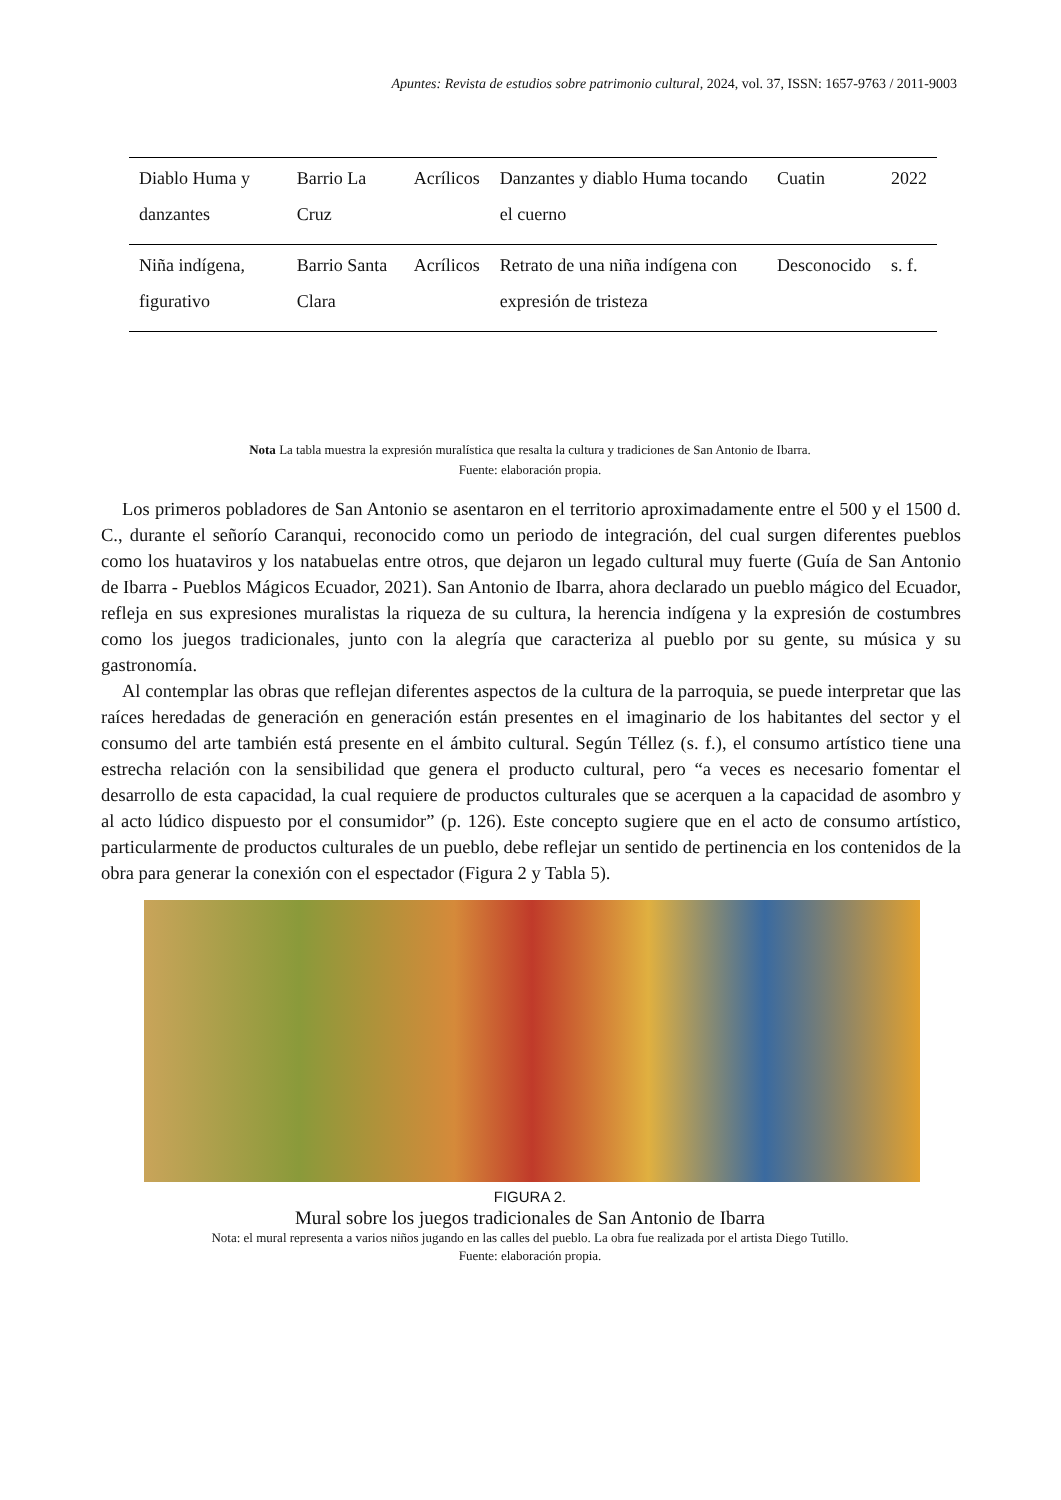Apuntes: Revista de estudios sobre patrimonio cultural, 2024, vol. 37, ISSN: 1657-9763 / 2011-9003
| Diablo Huma y danzantes | Barrio La Cruz | Acrílicos | Danzantes y diablo Huma tocando el cuerno | Cuatin | 2022 |
| Niña indígena, figurativo | Barrio Santa Clara | Acrílicos | Retrato de una niña indígena con expresión de tristeza | Desconocido | s. f. |
Nota La tabla muestra la expresión muralística que resalta la cultura y tradiciones de San Antonio de Ibarra.
Fuente: elaboración propia.
Los primeros pobladores de San Antonio se asentaron en el territorio aproximadamente entre el 500 y el 1500 d. C., durante el señorío Caranqui, reconocido como un periodo de integración, del cual surgen diferentes pueblos como los huataviros y los natabuelas entre otros, que dejaron un legado cultural muy fuerte (Guía de San Antonio de Ibarra - Pueblos Mágicos Ecuador, 2021). San Antonio de Ibarra, ahora declarado un pueblo mágico del Ecuador, refleja en sus expresiones muralistas la riqueza de su cultura, la herencia indígena y la expresión de costumbres como los juegos tradicionales, junto con la alegría que caracteriza al pueblo por su gente, su música y su gastronomía.
Al contemplar las obras que reflejan diferentes aspectos de la cultura de la parroquia, se puede interpretar que las raíces heredadas de generación en generación están presentes en el imaginario de los habitantes del sector y el consumo del arte también está presente en el ámbito cultural. Según Téllez (s. f.), el consumo artístico tiene una estrecha relación con la sensibilidad que genera el producto cultural, pero “a veces es necesario fomentar el desarrollo de esta capacidad, la cual requiere de productos culturales que se acerquen a la capacidad de asombro y al acto lúdico dispuesto por el consumidor” (p. 126). Este concepto sugiere que en el acto de consumo artístico, particularmente de productos culturales de un pueblo, debe reflejar un sentido de pertinencia en los contenidos de la obra para generar la conexión con el espectador (Figura 2 y Tabla 5).
FIGURA 2.
Mural sobre los juegos tradicionales de San Antonio de Ibarra
Nota: el mural representa a varios niños jugando en las calles del pueblo. La obra fue realizada por el artista Diego Tutillo.
Fuente: elaboración propia.